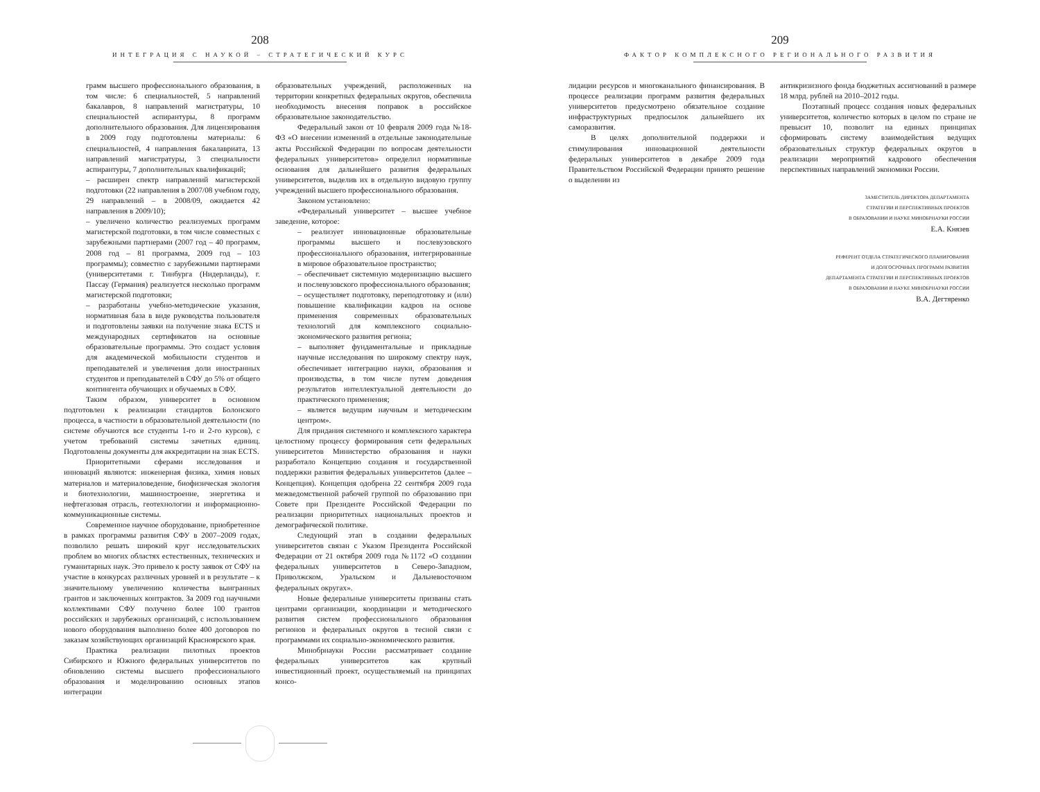208
ИНТЕГРАЦИЯ С НАУКОЙ – СТРАТЕГИЧЕСКИЙ КУРС
грамм высшего профессионального образования, в том числе: 6 специальностей, 5 направлений бакалавров, 8 направлений магистратуры, 10 специальностей аспирантуры, 8 программ дополнительного образования. Для лицензирования в 2009 году подготовлены материалы: 6 специальностей, 4 направления бакалавриата, 13 направлений магистратуры, 3 специальности аспирантуры, 7 дополнительных квалификаций;
– расширен спектр направлений магистерской подготовки (22 направления в 2007/08 учебном году, 29 направлений – в 2008/09, ожидается 42 направления в 2009/10);
– увеличено количество реализуемых программ магистерской подготовки, в том числе совместных с зарубежными партнерами (2007 год – 40 программ, 2008 год – 81 программа, 2009 год – 103 программы); совместно с зарубежными партнерами (университетами г. Тинбурга (Нидерланды), г. Пассау (Германия) реализуется несколько программ магистерской подготовки;
– разработаны учебно-методические указания, нормативная база в виде руководства пользователя и подготовлены заявки на получение знака ECTS и международных сертификатов на основные образовательные программы. Это создаст условия для академической мобильности студентов и преподавателей и увеличения доли иностранных студентов и преподавателей в СФУ до 5% от общего контингента обучающих и обучаемых в СФУ.
Таким образом, университет в основном подготовлен к реализации стандартов Болонского процесса, в частности в образовательной деятельности (по системе обучаются все студенты 1-го и 2-го курсов), с учетом требований системы зачетных единиц. Подготовлены документы для аккредитации на знак ECTS.
Приоритетными сферами исследования и инноваций являются: инженерная физика, химия новых материалов и материаловедение, биофизическая экология и биотехнологии, машиностроение, энергетика и нефтегазовая отрасль, геотехнологии и информационно-коммуникационные системы.
Современное научное оборудование, приобретенное в рамках программы развития СФУ в 2007–2009 годах, позволило решать широкий круг исследовательских проблем во многих областях естественных, технических и гуманитарных наук. Это привело к росту заявок от СФУ на участие в конкурсах различных уровней и в результате – к значительному увеличению количества выигранных грантов и заключенных контрактов. За 2009 год научными коллективами СФУ получено более 100 грантов российских и зарубежных организаций, с использованием нового оборудования выполнено более 400 договоров по заказам хозяйствующих организаций Красноярского края.
Практика реализации пилотных проектов Сибирского и Южного федеральных университетов по обновлению системы высшего профессионального образования и моделированию основных этапов интеграции
образовательных учреждений, расположенных на территории конкретных федеральных округов, обеспечила необходимость внесения поправок в российское образовательное законодательство.
Федеральный закон от 10 февраля 2009 года №18-ФЗ «О внесении изменений в отдельные законодательные акты Российской Федерации по вопросам деятельности федеральных университетов» определил нормативные основания для дальнейшего развития федеральных университетов, выделив их в отдельную видовую группу учреждений высшего профессионального образования.
Законом установлено:
«Федеральный университет – высшее учебное заведение, которое:
– реализует инновационные образовательные программы высшего и послевузовского профессионального образования, интегрированные в мировое образовательное пространство;
– обеспечивает системную модернизацию высшего и послевузовского профессионального образования;
– осуществляет подготовку, переподготовку и (или) повышение квалификации кадров на основе применения современных образовательных технологий для комплексного социально-экономического развития региона;
– выполняет фундаментальные и прикладные научные исследования по широкому спектру наук, обеспечивает интеграцию науки, образования и производства, в том числе путем доведения результатов интеллектуальной деятельности до практического применения;
– является ведущим научным и методическим центром».
Для придания системного и комплексного характера целостному процессу формирования сети федеральных университетов Министерство образования и науки разработало Концепцию создания и государственной поддержки развития федеральных университетов (далее – Концепция). Концепция одобрена 22 сентября 2009 года межведомственной рабочей группой по образованию при Совете при Президенте Российской Федерации по реализации приоритетных национальных проектов и демографической политике.
Следующий этап в создании федеральных университетов связан с Указом Президента Российской Федерации от 21 октября 2009 года №1172 «О создании федеральных университетов в Северо-Западном, Приволжском, Уральском и Дальневосточном федеральных округах».
Новые федеральные университеты призваны стать центрами организации, координации и методического развития систем профессионального образования регионов и федеральных округов в тесной связи с программами их социально-экономического развития.
Минобрнауки России рассматривает создание федеральных университетов как крупный инвестиционный проект, осуществляемый на принципах консо-
209
ФАКТОР КОМПЛЕКСНОГО РЕГИОНАЛЬНОГО РАЗВИТИЯ
лидации ресурсов и многоканального финансирования. В процессе реализации программ развития федеральных университетов предусмотрено обязательное создание инфраструктурных предпосылок дальнейшего их саморазвития.
В целях дополнительной поддержки и стимулирования инновационной деятельности федеральных университетов в декабре 2009 года Правительством Российской Федерации принято решение о выделении из
антикризизного фонда бюджетных ассигнований в размере 18 млрд. рублей на 2010–2012 годы.
Поэтапный процесс создания новых федеральных университетов, количество которых в целом по стране не превысит 10, позволит на единых принципах сформировать систему взаимодействия ведущих образовательных структур федеральных округов в реализации мероприятий кадрового обеспечения перспективных направлений экономики России.
ЗАМЕСТИТЕЛЬ ДИРЕКТОРА ДЕПАРТАМЕНТА
СТРАТЕГИИ И ПЕРСПЕКТИВНЫХ ПРОЕКТОВ
В ОБРАЗОВАНИИ И НАУКЕ МИНОБРНАУКИ РОССИИ
Е.А. Князев
РЕФЕРЕНТ ОТДЕЛА СТРАТЕГИЧЕСКОГО ПЛАНИРОВАНИЯ
И ДОЛГОСРОЧНЫХ ПРОГРАММ РАЗВИТИЯ
ДЕПАРТАМЕНТА СТРАТЕГИИ И ПЕРСПЕКТИВНЫХ ПРОЕКТОВ
В ОБРАЗОВАНИИ И НАУКЕ МИНОБРНАУКИ РОССИИ
В.А. Дегтяренко